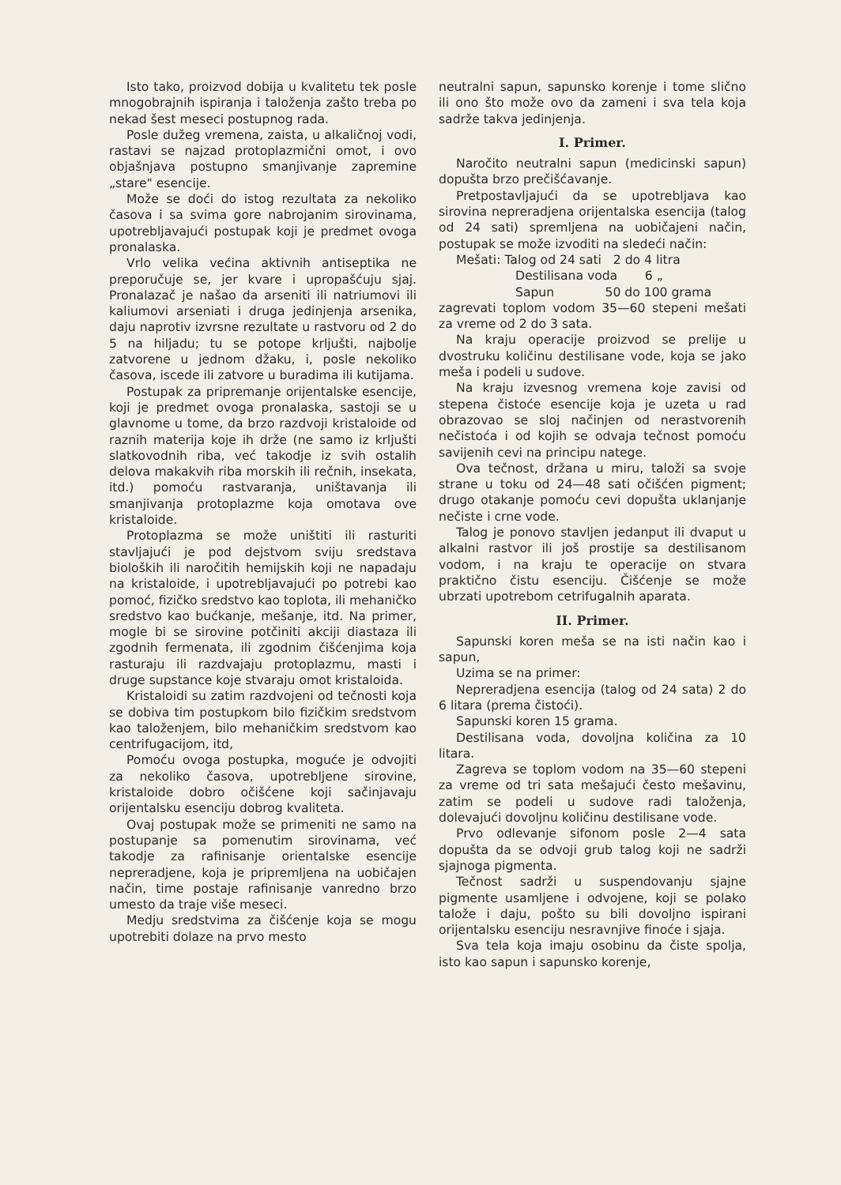Isto tako, proizvod dobija u kvalitetu tek posle mnogobrajnih ispiranja i taloženja zašto treba po nekad šest meseci postupnog rada.
Posle dužeg vremena, zaista, u alkaličnoj vodi, rastavi se najzad protoplazmični omot, i ovo objašnjava postupno smanjivanje zapremine „stare" esencije.
Može se doći do istog rezultata za nekoliko časova i sa svima gore nabrojanim sirovinama, upotrebljavajući postupak koji je predmet ovoga pronalaska.
Vrlo velika većina aktivnih antiseptika ne preporučuje se, jer kvare i upropašćuju sjaj. Pronalazač je našao da arseniti ili natriumovi ili kaliumovi arseniati i druga jedinjenja arsenika, daju naprotiv izvrsne rezultate u rastvoru od 2 do 5 na hiljadu; tu se potope krljušti, najbolje zatvorene u jednom džaku, i, posle nekoliko časova, iscede ili zatvore u buradima ili kutijama.
Postupak za pripremanje orijentalske esencije, koji je predmet ovoga pronalaska, sastoji se u glavnome u tome, da brzo razdvoji kristaloide od raznih materija koje ih drže (ne samo iz krljušti slatkovodnih riba, već takodje iz svih ostalih delova makakvih riba morskih ili rečnih, insekata, itd.) pomoću rastvaranja, uništavanja ili smanjivanja protoplazme koja omotava ove kristaloide.
Protoplazma se može uništiti ili rasturiti stavljajući je pod dejstvom sviju sredstava bioloških ili naročitih hemijskih koji ne napadaju na kristaloide, i upotrebljavajući po potrebi kao pomoć, fizičko sredstvo kao toplota, ili mehaničko sredstvo kao bućkanje, mešanje, itd. Na primer, mogle bi se sirovine potčiniti akciji diastaza ili zgodnih fermenata, ili zgodnim čišćenjima koja rasturaju ili razdvajaju protoplazmu, masti i druge supstance koje stvaraju omot kristaloida.
Kristaloidi su zatim razdvojeni od tečnosti koja se dobiva tim postupkom bilo fizičkim sredstvom kao taloženjem, bilo mehaničkim sredstvom kao centrifugacijom, itd,
Pomoću ovoga postupka, moguće je odvojiti za nekoliko časova, upotrebljene sirovine, kristaloide dobro očišćene koji sačinjavaju orijentalsku esenciju dobrog kvaliteta.
Ovaj postupak može se primeniti ne samo na postupanje sa pomenutim sirovinama, već takodje za rafinisanje orientalske esencije nepreradjene, koja je pripremljena na uobičajen način, time postaje rafinisanje vanredno brzo umesto da traje više meseci.
Medju sredstvima za čišćenje koja se mogu upotrebiti dolaze na prvo mesto
neutralni sapun, sapunsko korenje i tome slično ili ono što može ovo da zameni i sva tela koja sadrže takva jedinjenja.
I. Primer.
Naročito neutralni sapun (medicinski sapun) dopušta brzo prečišćavanje.
Pretpostavljajući da se upotrebljava kao sirovina nepreradjena orijentalska esencija (talog od 24 sati) spremljena na uobičajeni način, postupak se može izvoditi na sledeći način:
Mešati: Talog od 24 sati 2 do 4 litra
Destilisana voda 6 „
Sapun 50 do 100 grama
zagrevati toplom vodom 35—60 stepeni mešati za vreme od 2 do 3 sata.
Na kraju operacije proizvod se prelije u dvostruku količinu destilisane vode, koja se jako meša i podeli u sudove.
Na kraju izvesnog vremena koje zavisi od stepena čistoće esencije koja je uzeta u rad obrazovao se sloj načinjen od nerastvorenih nečistoća i od kojih se odvaja tečnost pomoću savijenih cevi na principu natege.
Ova tečnost, držana u miru, taloži sa svoje strane u toku od 24—48 sati očišćen pigment; drugo otakanje pomoću cevi dopušta uklanjanje nečiste i crne vode.
Talog je ponovo stavljen jedanput ili dvaput u alkalni rastvor ili još prostije sa destilisanom vodom, i na kraju te operacije on stvara praktično čistu esenciju. Čišćenje se može ubrzati upotrebom cetrifugalnih aparata.
II. Primer.
Sapunski koren meša se na isti način kao i sapun,
Uzima se na primer:
Nepreradjena esencija (talog od 24 sata) 2 do 6 litara (prema čistoći).
Sapunski koren 15 grama.
Destilisana voda, dovoljna količina za 10 litara.
Zagreva se toplom vodom na 35—60 stepeni za vreme od tri sata mešajući često mešavinu, zatim se podeli u sudove radi taloženja, dolevajući dovoljnu količinu destilisane vode.
Prvo odlevanje sifonom posle 2—4 sata dopušta da se odvoji grub talog koji ne sadrži sjajnoga pigmenta.
Tečnost sadrži u suspendovanju sjajne pigmente usamljene i odvojene, koji se polako talože i daju, pošto su bili dovoljno ispirani orijentalsku esenciju nesravnjive finoće i sjaja.
Sva tela koja imaju osobinu da čiste spolja, isto kao sapun i sapunsko korenje,